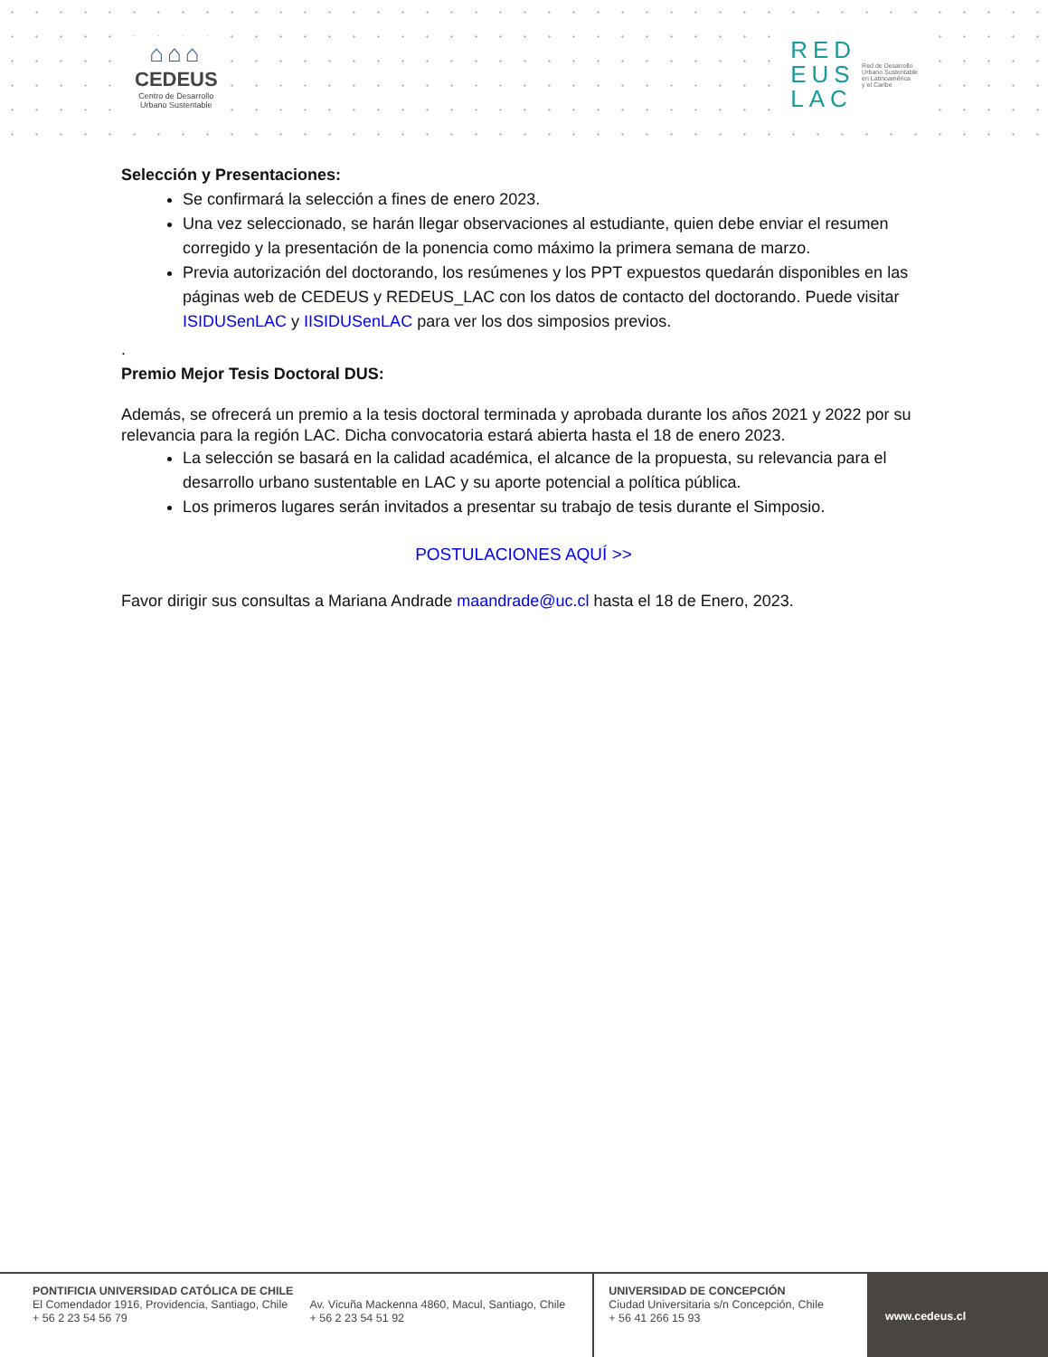⌂⌂⌂
CEDEUS
Centro de Desarrollo
Urbano Sustentable
RED
EUS
LAC
Red de Desarrollo
Urbano Sustentable
en Latinoamérica
y el Caribe
Selección y Presentaciones:
Se confirmará la selección a fines de enero 2023.
Una vez seleccionado, se harán llegar observaciones al estudiante, quien debe enviar el resumen corregido y la presentación de la ponencia como máximo la primera semana de marzo.
Previa autorización del doctorando, los resúmenes y los PPT expuestos quedarán disponibles en las páginas web de CEDEUS y REDEUS_LAC con los datos de contacto del doctorando. Puede visitar ISIDUSenLAC y IISIDUSenLAC para ver los dos simposios previos.
.
Premio Mejor Tesis Doctoral DUS:
Además, se ofrecerá un premio a la tesis doctoral terminada y aprobada durante los años 2021 y 2022 por su relevancia para la región LAC. Dicha convocatoria estará abierta hasta el 18 de enero 2023.
La selección se basará en la calidad académica, el alcance de la propuesta, su relevancia para el desarrollo urbano sustentable en LAC y su aporte potencial a política pública.
Los primeros lugares serán invitados a presentar su trabajo de tesis durante el Simposio.
POSTULACIONES AQUÍ >>
Favor dirigir sus consultas a Mariana Andrade maandrade@uc.cl hasta el 18 de Enero, 2023.
PONTIFICIA UNIVERSIDAD CATÓLICA DE CHILE
El Comendador 1916, Providencia, Santiago, Chile
+ 56 2 23 54 56 79
Av. Vicuña Mackenna 4860, Macul, Santiago, Chile
+ 56 2 23 54 51 92
UNIVERSIDAD DE CONCEPCIÓN
Ciudad Universitaria s/n Concepción, Chile
+ 56 41 266 15 93
www.cedeus.cl